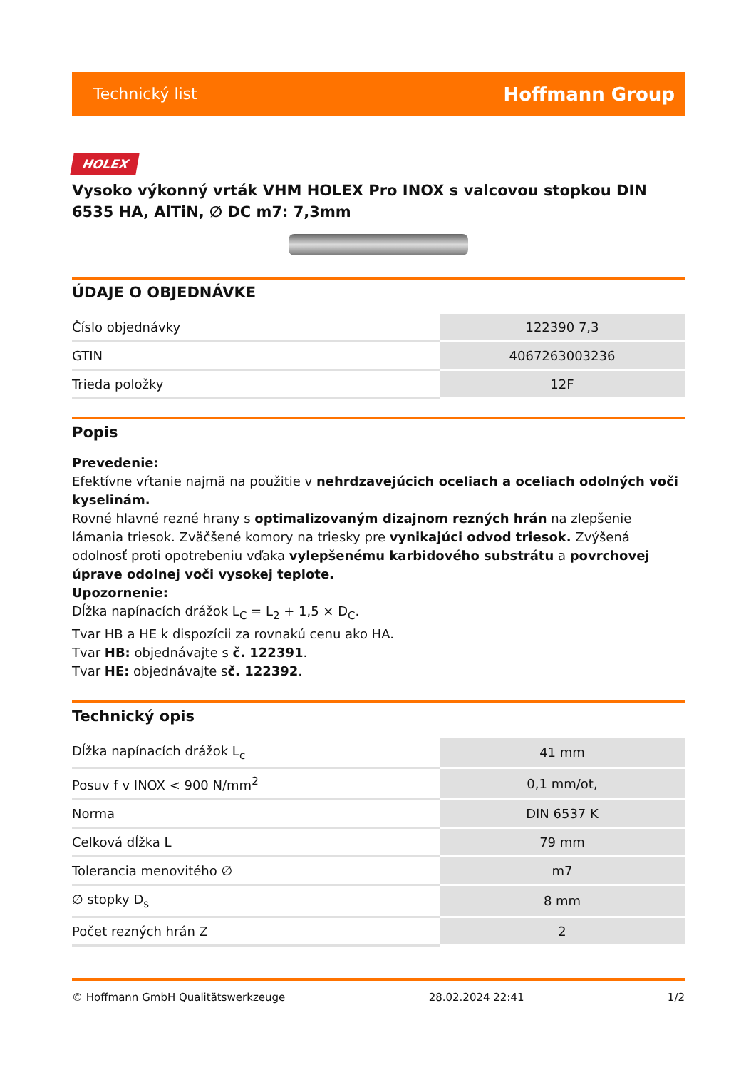Technický list Hoffmann Group
HOLEX
Vysoko výkonný vrták VHM HOLEX Pro INOX s valcovou stopkou DIN 6535 HA, AlTiN, ∅ DC m7: 7,3mm
ÚDAJE O OBJEDNÁVKE
| Číslo objednávky | 122390 7,3 |
| GTIN | 4067263003236 |
| Trieda položky | 12F |
Popis
Prevedenie:
Efektívne vŕtanie najmä na použitie v nehrdzavejúcich oceliach a oceliach odolných voči kyselinám.
Rovné hlavné rezné hrany s optimalizovaným dizajnom rezných hrán na zlepšenie lámania triesok. Zväčšené komory na triesky pre vynikajúci odvod triesok. Zvýšená odolnosť proti opotrebeniu vďaka vylepšenému karbidového substrátu a povrchovej úprave odolnej voči vysokej teplote.
Upozornenie:
Dĺžka napínacích drážok L<sub>C</sub> = L<sub>2</sub> + 1,5 × D<sub>C</sub>.
Tvar HB a HE k dispozícii za rovnakú cenu ako HA.
Tvar HB: objednávajte s č. 122391.
Tvar HE: objednávajte sč. 122392.
Technický opis
| Dĺžka napínacích drážok L<sub>c</sub> | 41 mm |
| Posuv f v INOX < 900 N/mm<sup>2</sup> | 0,1 mm/ot, |
| Norma | DIN 6537 K |
| Celková dĺžka L | 79 mm |
| Tolerancia menovitého ∅ | m7 |
| ∅ stopky D<sub>s</sub> | 8 mm |
| Počet rezných hrán Z | 2 |
© Hoffmann GmbH Qualitätswerkzeuge 28.02.2024 22:41 1/2